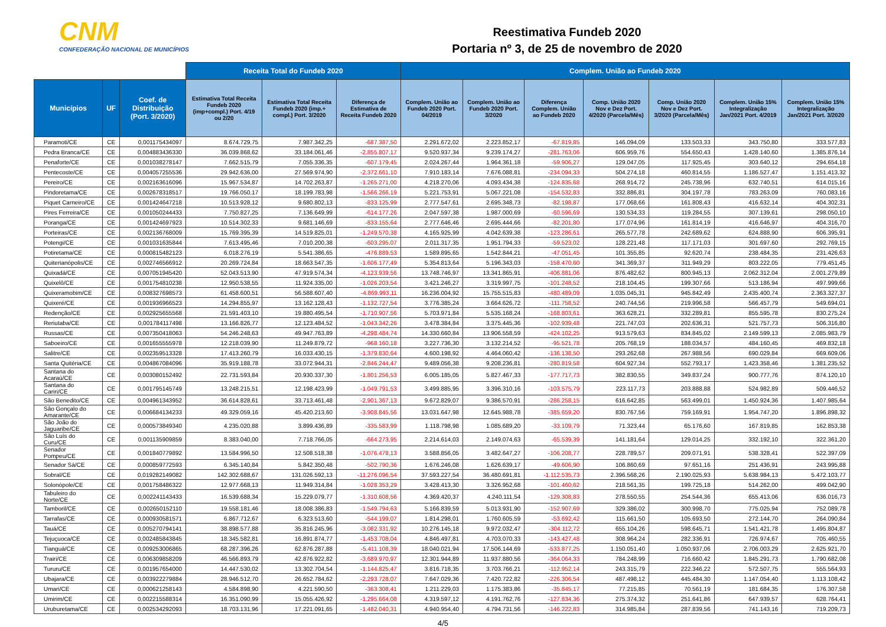CNM
CONFEDERAÇÃO NACIONAL DE MUNICÍPIOS
Reestimativa Fundeb 2020
Portaria nº 3, de 25 de novembro de 2020
| | | | Receita Total do Fundeb 2020 | | | Complem. União ao Fundeb 2020 | | | | | | |
| --- | --- | --- | --- | --- | --- | --- | --- | --- | --- | --- | --- | --- |
| Municípios | UF | Coef. de Distribuição (Port. 3/2020) | Estimativa Total Receita Fundeb 2020 (imp+compl.) Port. 4/19 ou 2/20 | Estimativa Total Receita Fundeb 2020 (imp.+ compl.) Port. 3/2020 | Diferença de Estimativa de Receita Fundeb 2020 | Complem. União ao Fundeb 2020 Port. 04/2019 | Complem. União ao Fundeb 2020 Port. 3/2020 | Diferença Complem. União ao Fundeb 2020 | Comp. União 2020 Nov e Dez Port. 4/2020 (Parcela/Mês) | Comp. União 2020 Nov e Dez Port. 3/2020 (Parcela/Mês) | Complem. União 15% Integralização Jan/2021 Port. 4/2019 | Complem. União 15% Integralização Jan/2021 Port. 3/2020 |
| Paramoti/CE | CE | 0,001175434097 | 8.674.729,75 | 7.987.342,25 | -687.387,50 | 2.291.672,02 | 2.223.852,17 | -67.819,85 | 146.094,09 | 133.503,33 | 343.750,80 | 333.577,83 |
| Pedra Branca/CE | CE | 0,004883436330 | 36.039.868,62 | 33.184.061,46 | -2.855.807,17 | 9.520.937,34 | 9.239.174,27 | -281.763,06 | 606.959,76 | 554.650,43 | 1.428.140,60 | 1.385.876,14 |
| Penaforte/CE | CE | 0,001038278147 | 7.662.515,79 | 7.055.336,35 | -607.179,45 | 2.024.267,44 | 1.964.361,18 | -59.906,27 | 129.047,05 | 117.925,45 | 303.640,12 | 294.654,18 |
| Pentecoste/CE | CE | 0,004057255536 | 29.942.636,00 | 27.569.974,90 | -2.372.661,10 | 7.910.183,14 | 7.676.088,81 | -234.094,33 | 504.274,18 | 460.814,55 | 1.186.527,47 | 1.151.413,32 |
| Pereiro/CE | CE | 0,002163616096 | 15.967.534,87 | 14.702.263,87 | -1.265.271,00 | 4.218.270,06 | 4.093.434,38 | -124.835,68 | 268.914,72 | 245.738,96 | 632.740,51 | 614.015,16 |
| Pindoretama/CE | CE | 0,002678318517 | 19.766.050,17 | 18.199.783,98 | -1.566.266,19 | 5.221.753,91 | 5.067.221,08 | -154.532,83 | 332.886,81 | 304.197,78 | 783.263,09 | 760.083,16 |
| Piquet Carneiro/CE | CE | 0,001424647218 | 10.513.928,12 | 9.680.802,13 | -833.125,99 | 2.777.547,61 | 2.695.348,73 | -82.198,87 | 177.068,66 | 161.808,43 | 416.632,14 | 404.302,31 |
| Pires Ferreira/CE | CE | 0,001050244433 | 7.750.827,25 | 7.136.649,99 | -614.177,26 | 2.047.597,38 | 1.987.000,69 | -60.596,69 | 130.534,33 | 119.284,55 | 307.139,61 | 298.050,10 |
| Poranga/CE | CE | 0,001424697923 | 10.514.302,33 | 9.681.146,69 | -833.155,64 | 2.777.646,46 | 2.695.444,66 | -82.201,80 | 177.074,96 | 161.814,19 | 416.646,97 | 404.316,70 |
| Porteiras/CE | CE | 0,002136768009 | 15.769.395,39 | 14.519.825,01 | -1.249.570,38 | 4.165.925,99 | 4.042.639,38 | -123.286,61 | 265.577,78 | 242.689,62 | 624.888,90 | 606.395,91 |
| Potengi/CE | CE | 0,001031635844 | 7.613.495,46 | 7.010.200,38 | -603.295,07 | 2.011.317,35 | 1.951.794,33 | -59.523,02 | 128.221,48 | 117.171,03 | 301.697,60 | 292.769,15 |
| Potiretama/CE | CE | 0,000815482123 | 6.018.276,19 | 5.541.386,65 | -476.889,53 | 1.589.895,65 | 1.542.844,21 | -47.051,45 | 101.355,85 | 92.620,74 | 238.484,35 | 231.426,63 |
| Quiterianópolis/CE | CE | 0,002746566912 | 20.269.724,84 | 18.663.547,35 | -1.606.177,49 | 5.354.813,64 | 5.196.343,03 | -158.470,60 | 341.369,37 | 311.949,29 | 803.222,05 | 779.451,45 |
| Quixadá/CE | CE | 0,007051945420 | 52.043.513,90 | 47.919.574,34 | -4.123.939,56 | 13.748.746,97 | 13.341.865,91 | -406.881,06 | 876.482,62 | 800.945,13 | 2.062.312,04 | 2.001.279,89 |
| Quixelô/CE | CE | 0,001754810238 | 12.950.538,55 | 11.924.335,00 | -1.026.203,54 | 3.421.246,27 | 3.319.997,75 | -101.248,52 | 218.104,45 | 199.307,66 | 513.186,94 | 497.999,66 |
| Quixeramobim/CE | CE | 0,008327698573 | 61.458.600,51 | 56.588.607,40 | -4.869.993,11 | 16.236.004,92 | 15.755.515,83 | -480.489,09 | 1.035.045,31 | 945.842,49 | 2.435.400,74 | 2.363.327,37 |
| Quixeré/CE | CE | 0,001936966523 | 14.294.855,97 | 13.162.128,43 | -1.132.727,54 | 3.776.385,24 | 3.664.626,72 | -111.758,52 | 240.744,56 | 219.996,58 | 566.457,79 | 549.694,01 |
| Redenção/CE | CE | 0,002925655568 | 21.591.403,10 | 19.880.495,54 | -1.710.907,56 | 5.703.971,84 | 5.535.168,24 | -168.803,61 | 363.628,21 | 332.289,81 | 855.595,78 | 830.275,24 |
| Reriutaba/CE | CE | 0,001784117498 | 13.166.826,77 | 12.123.484,52 | -1.043.342,26 | 3.478.384,84 | 3.375.445,36 | -102.939,48 | 221.747,03 | 202.636,31 | 521.757,73 | 506.316,80 |
| Russas/CE | CE | 0,007350418063 | 54.246.248,63 | 49.947.763,89 | -4.298.484,74 | 14.330.660,84 | 13.906.558,59 | -424.102,25 | 913.579,63 | 834.845,02 | 2.149.599,13 | 2.085.983,79 |
| Saboeiro/CE | CE | 0,001655555978 | 12.218.039,90 | 11.249.879,72 | -968.160,18 | 3.227.736,30 | 3.132.214,52 | -95.521,78 | 205.768,19 | 188.034,57 | 484.160,45 | 469.832,18 |
| Salitre/CE | CE | 0,002359513328 | 17.413.260,79 | 16.033.430,15 | -1.379.830,64 | 4.600.198,92 | 4.464.060,42 | -136.138,50 | 293.262,68 | 267.988,56 | 690.029,84 | 669.609,06 |
| Santa Quitéria/CE | CE | 0,004867084096 | 35.919.188,78 | 33.072.944,31 | -2.846.244,47 | 9.489.056,38 | 9.208.236,81 | -280.819,58 | 604.927,34 | 552.793,17 | 1.423.358,46 | 1.381.235,52 |
| Santana do Acaraú/CE | CE | 0,003080152492 | 22.731.593,84 | 20.930.337,30 | -1.801.256,53 | 6.005.185,05 | 5.827.467,33 | -177.717,73 | 382.830,55 | 349.837,24 | 900.777,76 | 874.120,10 |
| Santana do Cariri/CE | CE | 0,001795145749 | 13.248.215,51 | 12.198.423,99 | -1.049.791,53 | 3.499.885,95 | 3.396.310,16 | -103.575,79 | 223.117,73 | 203.888,88 | 524.982,89 | 509.446,52 |
| São Benedito/CE | CE | 0,004961343952 | 36.614.828,61 | 33.713.461,48 | -2.901.367,13 | 9.672.829,07 | 9.386.570,91 | -286.258,15 | 616.642,85 | 563.499,01 | 1.450.924,36 | 1.407.985,64 |
| São Gonçalo do Amarante/CE | CE | 0,006684134233 | 49.329.059,16 | 45.420.213,60 | -3.908.845,56 | 13.031.647,98 | 12.645.988,78 | -385.659,20 | 830.767,56 | 759.169,91 | 1.954.747,20 | 1.896.898,32 |
| São João do Jaguaribe/CE | CE | 0,000573849340 | 4.235.020,88 | 3.899.436,89 | -335.583,99 | 1.118.798,98 | 1.085.689,20 | -33.109,79 | 71.323,44 | 65.176,60 | 167.819,85 | 162.853,38 |
| São Luís do Curu/CE | CE | 0,001135909859 | 8.383.040,00 | 7.718.766,05 | -664.273,95 | 2.214.614,03 | 2.149.074,63 | -65.539,39 | 141.181,64 | 129.014,25 | 332.192,10 | 322.361,20 |
| Senador Pompeu/CE | CE | 0,001840779892 | 13.584.996,50 | 12.508.518,38 | -1.076.478,13 | 3.588.856,05 | 3.482.647,27 | -106.208,77 | 228.789,57 | 209.071,91 | 538.328,41 | 522.397,09 |
| Senador Sá/CE | CE | 0,000859772593 | 6.345.140,84 | 5.842.350,48 | -502.790,36 | 1.676.246,08 | 1.626.639,17 | -49.606,90 | 106.860,69 | 97.651,16 | 251.436,91 | 243.995,88 |
| Sobral/CE | CE | 0,019282149082 | 142.302.688,67 | 131.026.592,13 | -11.276.096,54 | 37.593.227,54 | 36.480.691,81 | -1.112.535,73 | 2.396.568,26 | 2.190.025,93 | 5.638.984,13 | 5.472.103,77 |
| Solonópole/CE | CE | 0,001758486322 | 12.977.668,13 | 11.949.314,84 | -1.028.353,29 | 3.428.413,30 | 3.326.952,68 | -101.460,62 | 218.561,35 | 199.725,18 | 514.262,00 | 499.042,90 |
| Tabuleiro do Norte/CE | CE | 0,002241143433 | 16.539.688,34 | 15.229.079,77 | -1.310.608,56 | 4.369.420,37 | 4.240.111,54 | -129.308,83 | 278.550,55 | 254.544,36 | 655.413,06 | 636.016,73 |
| Tamboril/CE | CE | 0,002650152110 | 19.558.181,46 | 18.008.386,83 | -1.549.794,63 | 5.166.839,59 | 5.013.931,90 | -152.907,69 | 329.386,02 | 300.998,70 | 775.025,94 | 752.089,78 |
| Tarrafas/CE | CE | 0,000930581571 | 6.867.712,67 | 6.323.513,60 | -544.199,07 | 1.814.298,01 | 1.760.605,59 | -53.692,42 | 115.661,50 | 105.693,50 | 272.144,70 | 264.090,84 |
| Tauá/CE | CE | 0,005270794141 | 38.898.577,88 | 35.816.245,96 | -3.082.331,92 | 10.276.145,18 | 9.972.032,47 | -304.112,72 | 655.104,26 | 598.645,71 | 1.541.421,78 | 1.495.804,87 |
| Tejuçuoca/CE | CE | 0,002485843845 | 18.345.582,81 | 16.891.874,77 | -1.453.708,04 | 4.846.497,81 | 4.703.070,33 | -143.427,48 | 308.964,24 | 282.336,91 | 726.974,67 | 705.460,55 |
| Tianguá/CE | CE | 0,009253006865 | 68.287.396,26 | 62.876.287,88 | -5.411.108,39 | 18.040.021,94 | 17.506.144,69 | -533.877,25 | 1.150.051,40 | 1.050.937,06 | 2.706.003,29 | 2.625.921,70 |
| Trairi/CE | CE | 0,006309858209 | 46.566.893,79 | 42.876.922,82 | -3.689.970,97 | 12.301.944,89 | 11.937.880,56 | -364.064,33 | 784.248,99 | 716.660,42 | 1.845.291,73 | 1.790.682,08 |
| Tururu/CE | CE | 0,001957654000 | 14.447.530,02 | 13.302.704,54 | -1.144.825,47 | 3.816.718,35 | 3.703.766,21 | -112.952,14 | 243.315,79 | 222.346,22 | 572.507,75 | 555.564,93 |
| Ubajara/CE | CE | 0,003922279884 | 28.946.512,70 | 26.652.784,62 | -2.293.728,07 | 7.647.029,36 | 7.420.722,82 | -226.306,54 | 487.498,12 | 445.484,30 | 1.147.054,40 | 1.113.108,42 |
| Umari/CE | CE | 0,000621258143 | 4.584.898,90 | 4.221.590,50 | -363.308,41 | 1.211.229,03 | 1.175.383,86 | -35.845,17 | 77.215,85 | 70.561,19 | 181.684,35 | 176.307,58 |
| Umirim/CE | CE | 0,002215588314 | 16.351.090,99 | 15.055.426,92 | -1.295.664,08 | 4.319.597,12 | 4.191.762,76 | -127.834,36 | 275.374,32 | 251.641,86 | 647.939,57 | 628.764,41 |
| Uruburetama/CE | CE | 0,002534292093 | 18.703.131,96 | 17.221.091,65 | -1.482.040,31 | 4.940.954,40 | 4.794.731,56 | -146.222,83 | 314.985,84 | 287.839,56 | 741.143,16 | 719.209,73 |
4/5